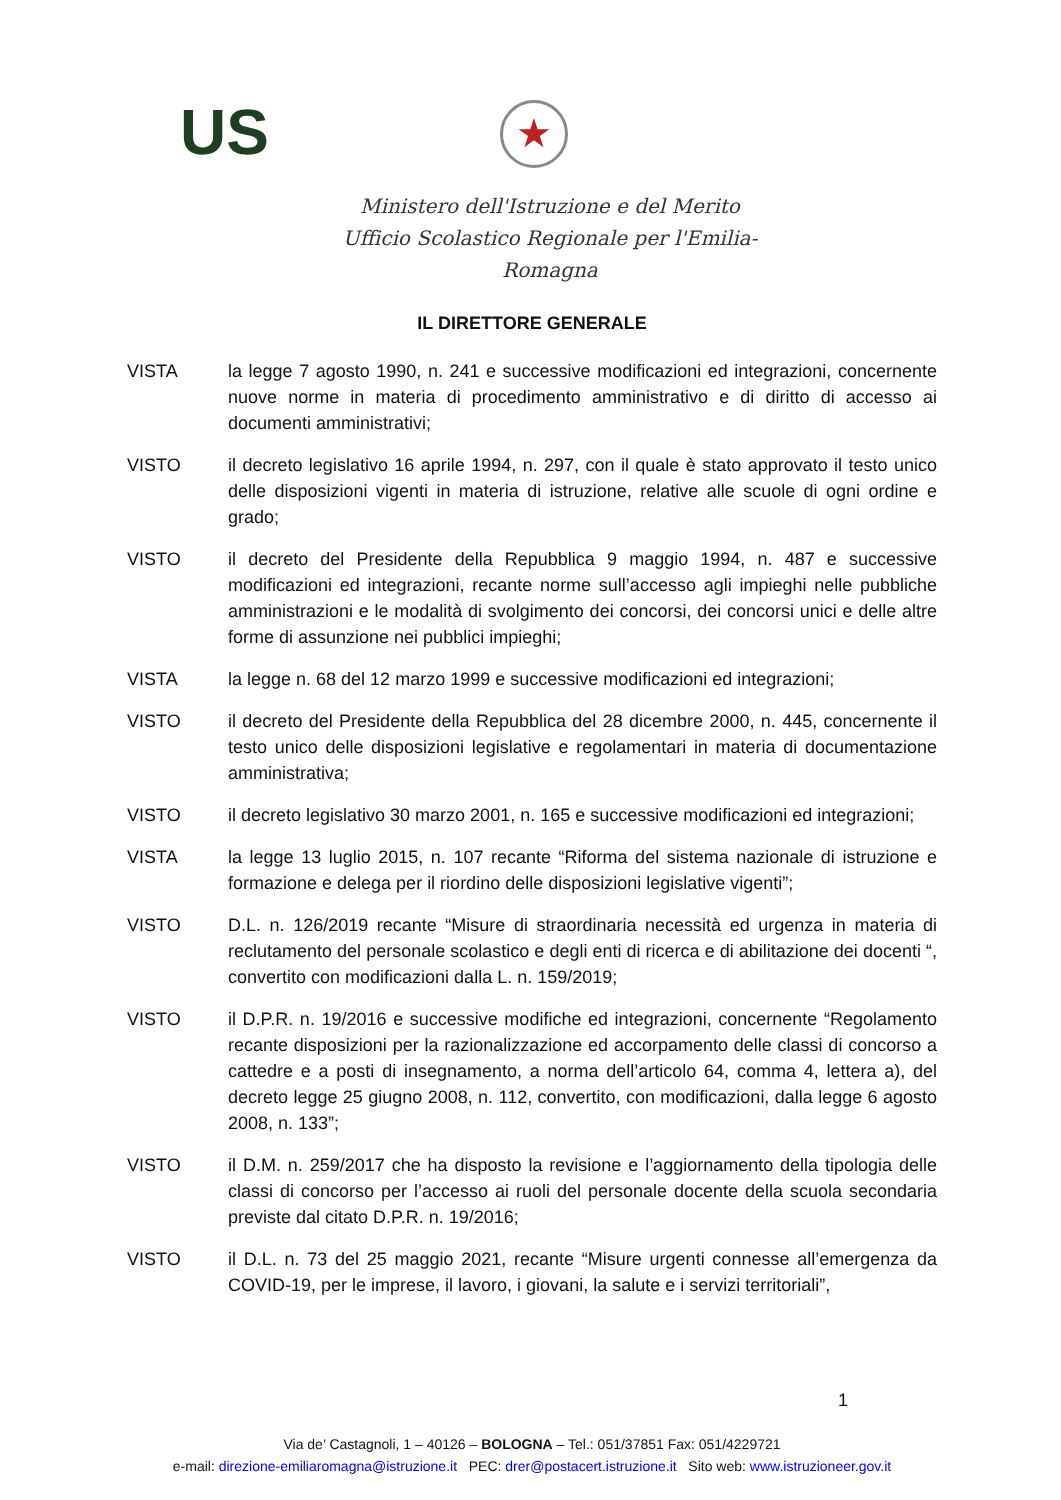US ★
Ministero dell'Istruzione e del Merito
Ufficio Scolastico Regionale per l'Emilia-Romagna
IL DIRETTORE GENERALE
VISTA la legge 7 agosto 1990, n. 241 e successive modificazioni ed integrazioni, concernente nuove norme in materia di procedimento amministrativo e di diritto di accesso ai documenti amministrativi;
VISTO il decreto legislativo 16 aprile 1994, n. 297, con il quale è stato approvato il testo unico delle disposizioni vigenti in materia di istruzione, relative alle scuole di ogni ordine e grado;
VISTO il decreto del Presidente della Repubblica 9 maggio 1994, n. 487 e successive modificazioni ed integrazioni, recante norme sull’accesso agli impieghi nelle pubbliche amministrazioni e le modalità di svolgimento dei concorsi, dei concorsi unici e delle altre forme di assunzione nei pubblici impieghi;
VISTA la legge n. 68 del 12 marzo 1999 e successive modificazioni ed integrazioni;
VISTO il decreto del Presidente della Repubblica del 28 dicembre 2000, n. 445, concernente il testo unico delle disposizioni legislative e regolamentari in materia di documentazione amministrativa;
VISTO il decreto legislativo 30 marzo 2001, n. 165 e successive modificazioni ed integrazioni;
VISTA la legge 13 luglio 2015, n. 107 recante “Riforma del sistema nazionale di istruzione e formazione e delega per il riordino delle disposizioni legislative vigenti”;
VISTO D.L. n. 126/2019 recante “Misure di straordinaria necessità ed urgenza in materia di reclutamento del personale scolastico e degli enti di ricerca e di abilitazione dei docenti “, convertito con modificazioni dalla L. n. 159/2019;
VISTO il D.P.R. n. 19/2016 e successive modifiche ed integrazioni, concernente “Regolamento recante disposizioni per la razionalizzazione ed accorpamento delle classi di concorso a cattedre e a posti di insegnamento, a norma dell’articolo 64, comma 4, lettera a), del decreto legge 25 giugno 2008, n. 112, convertito, con modificazioni, dalla legge 6 agosto 2008, n. 133”;
VISTO il D.M. n. 259/2017 che ha disposto la revisione e l’aggiornamento della tipologia delle classi di concorso per l’accesso ai ruoli del personale docente della scuola secondaria previste dal citato D.P.R. n. 19/2016;
VISTO il D.L. n. 73 del 25 maggio 2021, recante “Misure urgenti connesse all’emergenza da COVID-19, per le imprese, il lavoro, i giovani, la salute e i servizi territoriali”,
1
Via de’ Castagnoli, 1 – 40126 – BOLOGNA – Tel.: 051/37851 Fax: 051/4229721
e-mail: direzione-emiliaromagna@istruzione.it PEC: drer@postacert.istruzione.it Sito web: www.istruzioneer.gov.it